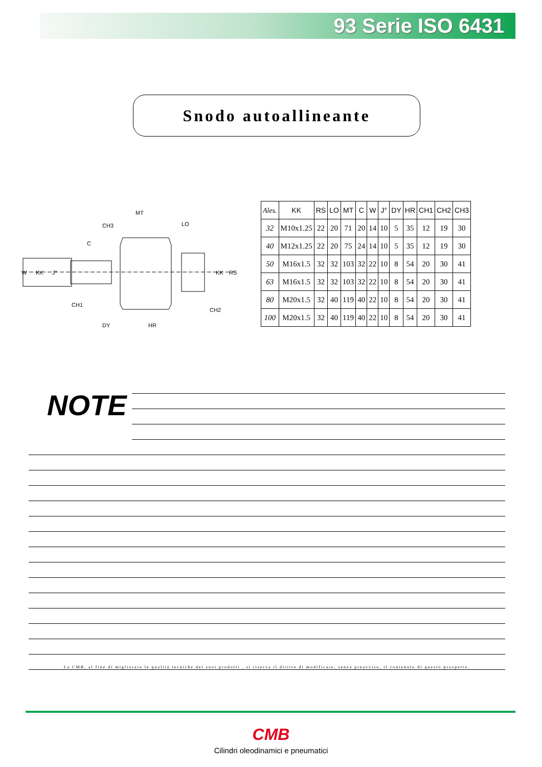93 Serie ISO 6431
Snodo autoallineante
MT
CH3
LO
C
W
KK
J°
KK
RS
CH1
CH2
DY
HR
| Ales. | KK | RS | LO | MT | C | W | J° | DY | HR | CH1 | CH2 | CH3 |
| --- | --- | --- | --- | --- | --- | --- | --- | --- | --- | --- | --- | --- |
| 32 | M10x1.25 | 22 | 20 | 71 | 20 | 14 | 10 | 5 | 35 | 12 | 19 | 30 |
| 40 | M12x1.25 | 22 | 20 | 75 | 24 | 14 | 10 | 5 | 35 | 12 | 19 | 30 |
| 50 | M16x1.5 | 32 | 32 | 103 | 32 | 22 | 10 | 8 | 54 | 20 | 30 | 41 |
| 63 | M16x1.5 | 32 | 32 | 103 | 32 | 22 | 10 | 8 | 54 | 20 | 30 | 41 |
| 80 | M20x1.5 | 32 | 40 | 119 | 40 | 22 | 10 | 8 | 54 | 20 | 30 | 41 |
| 100 | M20x1.5 | 32 | 40 | 119 | 40 | 22 | 10 | 8 | 54 | 20 | 30 | 41 |
NOTE
La CMB, al fine di migliorare le qualitá tecniche dei suoi prodotti , si riserva il diritto di modificare, senza preavviso, il contenuto di questo prospetto.
CMB
Cilindri oleodinamici e pneumatici